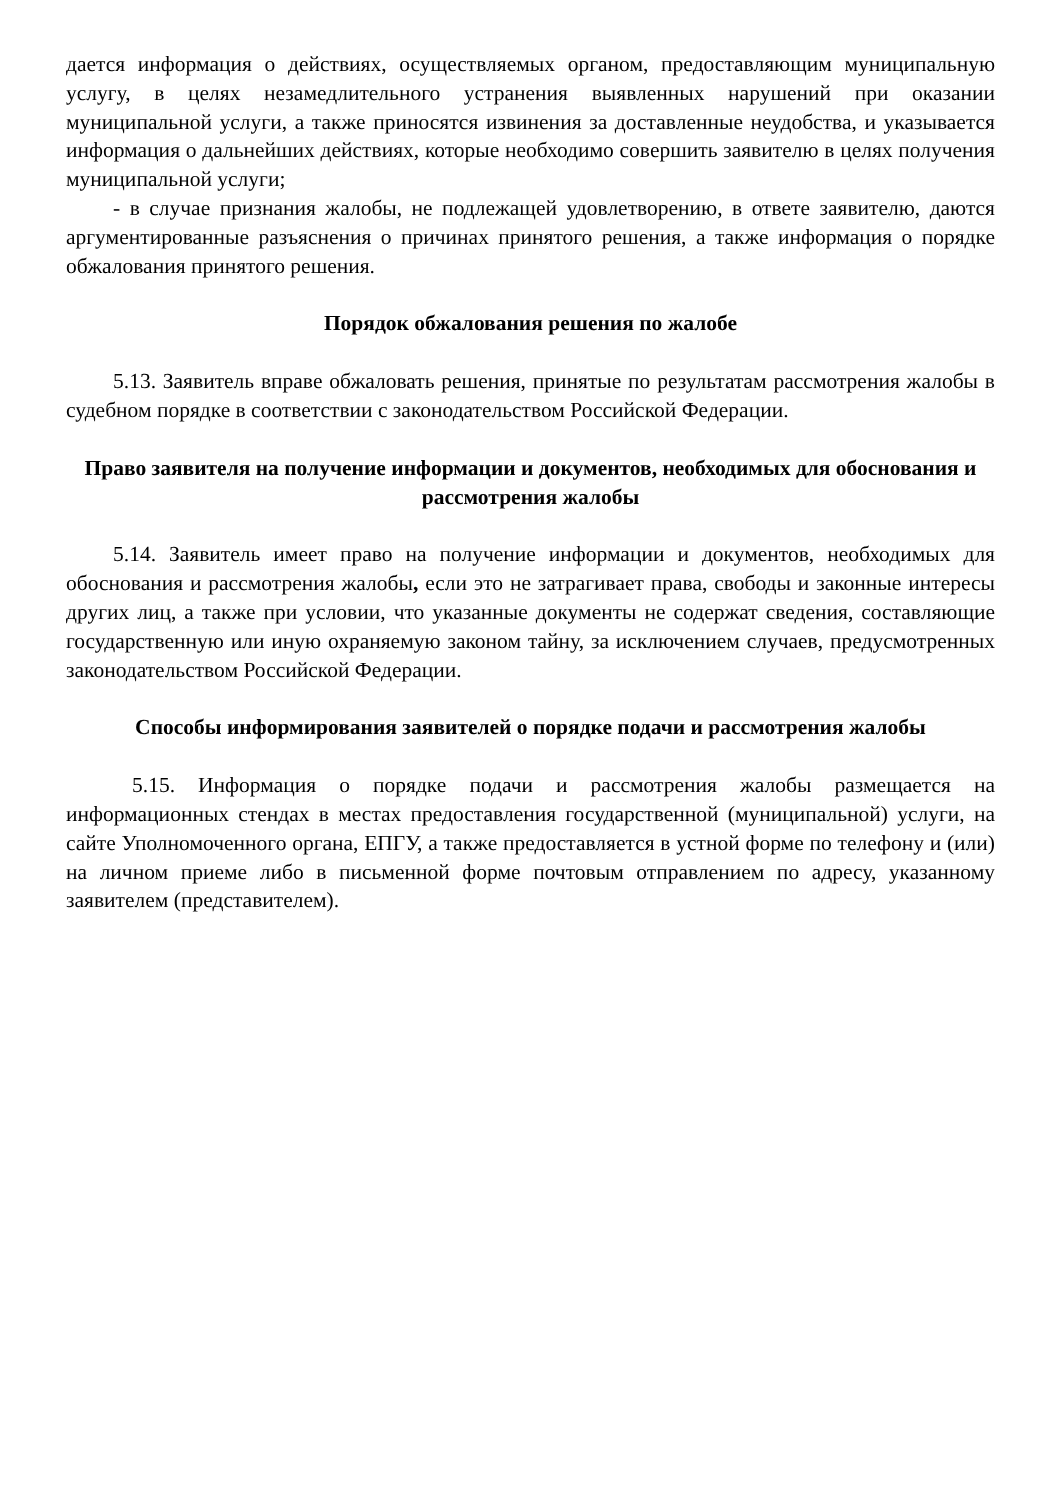дается информация о действиях, осуществляемых органом, предоставляющим муниципальную услугу, в целях незамедлительного устранения выявленных нарушений при оказании муниципальной услуги, а также приносятся извинения за доставленные неудобства, и указывается информация о дальнейших действиях, которые необходимо совершить заявителю в целях получения муниципальной услуги;
- в случае признания жалобы, не подлежащей удовлетворению, в ответе заявителю, даются аргументированные разъяснения о причинах принятого решения, а также информация о порядке обжалования принятого решения.
Порядок обжалования решения по жалобе
5.13. Заявитель вправе обжаловать решения, принятые по результатам рассмотрения жалобы в судебном порядке в соответствии с законодательством Российской Федерации.
Право заявителя на получение информации и документов, необходимых для обоснования и рассмотрения жалобы
5.14. Заявитель имеет право на получение информации и документов, необходимых для обоснования и рассмотрения жалобы, если это не затрагивает права, свободы и законные интересы других лиц, а также при условии, что указанные документы не содержат сведения, составляющие государственную или иную охраняемую законом тайну, за исключением случаев, предусмотренных законодательством Российской Федерации.
Способы информирования заявителей о порядке подачи и рассмотрения жалобы
5.15. Информация о порядке подачи и рассмотрения жалобы размещается на информационных стендах в местах предоставления государственной (муниципальной) услуги, на сайте Уполномоченного органа, ЕПГУ, а также предоставляется в устной форме по телефону и (или) на личном приеме либо в письменной форме почтовым отправлением по адресу, указанному заявителем (представителем).